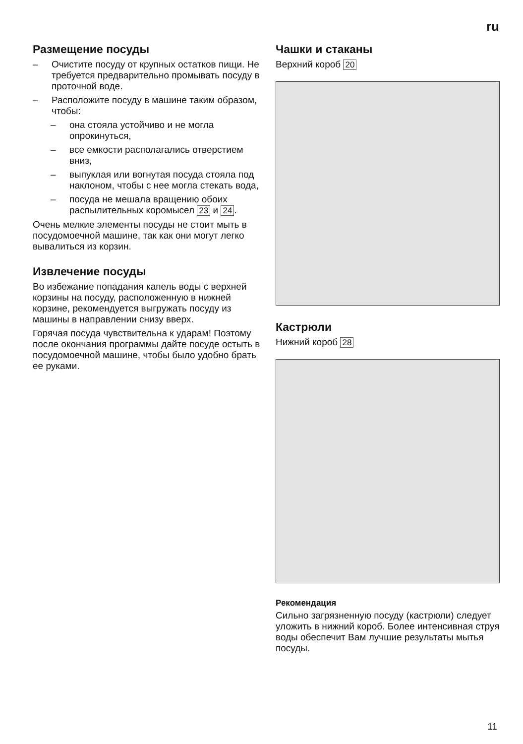ru
Размещение посуды
– Очистите посуду от крупных остатков пищи. Не требуется предварительно промывать посуду в проточной воде.
– Расположите посуду в машине таким образом, чтобы:
– она стояла устойчиво и не могла опрокинуться,
– все емкости располагались отверстием вниз,
– выпуклая или вогнутая посуда стояла под наклоном, чтобы с нее могла стекать вода,
– посуда не мешала вращению обоих распылительных коромысел 23 и 24.
Очень мелкие элементы посуды не стоит мыть в посудомоечной машине, так как они могут легко вывалиться из корзин.
Извлечение посуды
Во избежание попадания капель воды с верхней корзины на посуду, расположенную в нижней корзине, рекомендуется выгружать посуду из машины в направлении снизу вверх.
Горячая посуда чувствительна к ударам! Поэтому после окончания программы дайте посуде остыть в посудомоечной машине, чтобы было удобно брать ее руками.
Чашки и стаканы
Верхний короб 20
Кастрюли
Нижний короб 28
Рекомендация
Сильно загрязненную посуду (кастрюли) следует уложить в нижний короб. Более интенсивная струя воды обеспечит Вам лучшие результаты мытья посуды.
11